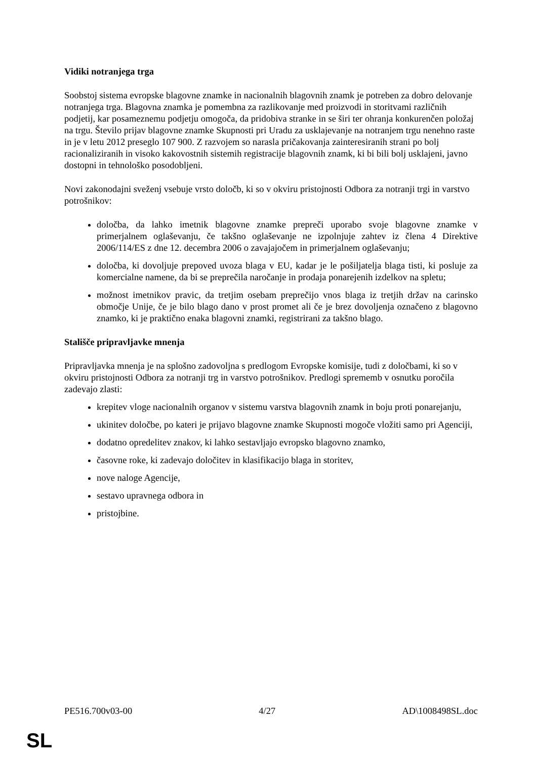Vidiki notranjega trga
Soobstoj sistema evropske blagovne znamke in nacionalnih blagovnih znamk je potreben za dobro delovanje notranjega trga. Blagovna znamka je pomembna za razlikovanje med proizvodi in storitvami različnih podjetij, kar posameznemu podjetju omogoča, da pridobiva stranke in se širi ter ohranja konkurenčen položaj na trgu. Število prijav blagovne znamke Skupnosti pri Uradu za usklajevanje na notranjem trgu nenehno raste in je v letu 2012 preseglo 107 900. Z razvojem so narasla pričakovanja zainteresiranih strani po bolj racionaliziranih in visoko kakovostnih sistemih registracije blagovnih znamk, ki bi bili bolj usklajeni, javno dostopni in tehnološko posodobljeni.
Novi zakonodajni sveženj vsebuje vrsto določb, ki so v okviru pristojnosti Odbora za notranji trgi in varstvo potrošnikov:
določba, da lahko imetnik blagovne znamke prepreči uporabo svoje blagovne znamke v primerjalnem oglaševanju, če takšno oglaševanje ne izpolnjuje zahtev iz člena 4 Direktive 2006/114/ES z dne 12. decembra 2006 o zavajajočem in primerjalnem oglaševanju;
določba, ki dovoljuje prepoved uvoza blaga v EU, kadar je le pošiljatelja blaga tisti, ki posluje za komercialne namene, da bi se preprečila naročanje in prodaja ponarejenih izdelkov na spletu;
možnost imetnikov pravic, da tretjim osebam preprečijo vnos blaga iz tretjih držav na carinsko območje Unije, če je bilo blago dano v prost promet ali če je brez dovoljenja označeno z blagovno znamko, ki je praktično enaka blagovni znamki, registrirani za takšno blago.
Stališče pripravljavke mnenja
Pripravljavka mnenja je na splošno zadovoljna s predlogom Evropske komisije, tudi z določbami, ki so v okviru pristojnosti Odbora za notranji trg in varstvo potrošnikov. Predlogi sprememb v osnutku poročila zadevajo zlasti:
krepitev vloge nacionalnih organov v sistemu varstva blagovnih znamk in boju proti ponarejanju,
ukinitev določbe, po kateri je prijavo blagovne znamke Skupnosti mogoče vložiti samo pri Agenciji,
dodatno opredelitev znakov, ki lahko sestavljajo evropsko blagovno znamko,
časovne roke, ki zadevajo določitev in klasifikacijo blaga in storitev,
nove naloge Agencije,
sestavo upravnega odbora in
pristojbine.
PE516.700v03-00 4/27 AD\1008498SL.doc
SL